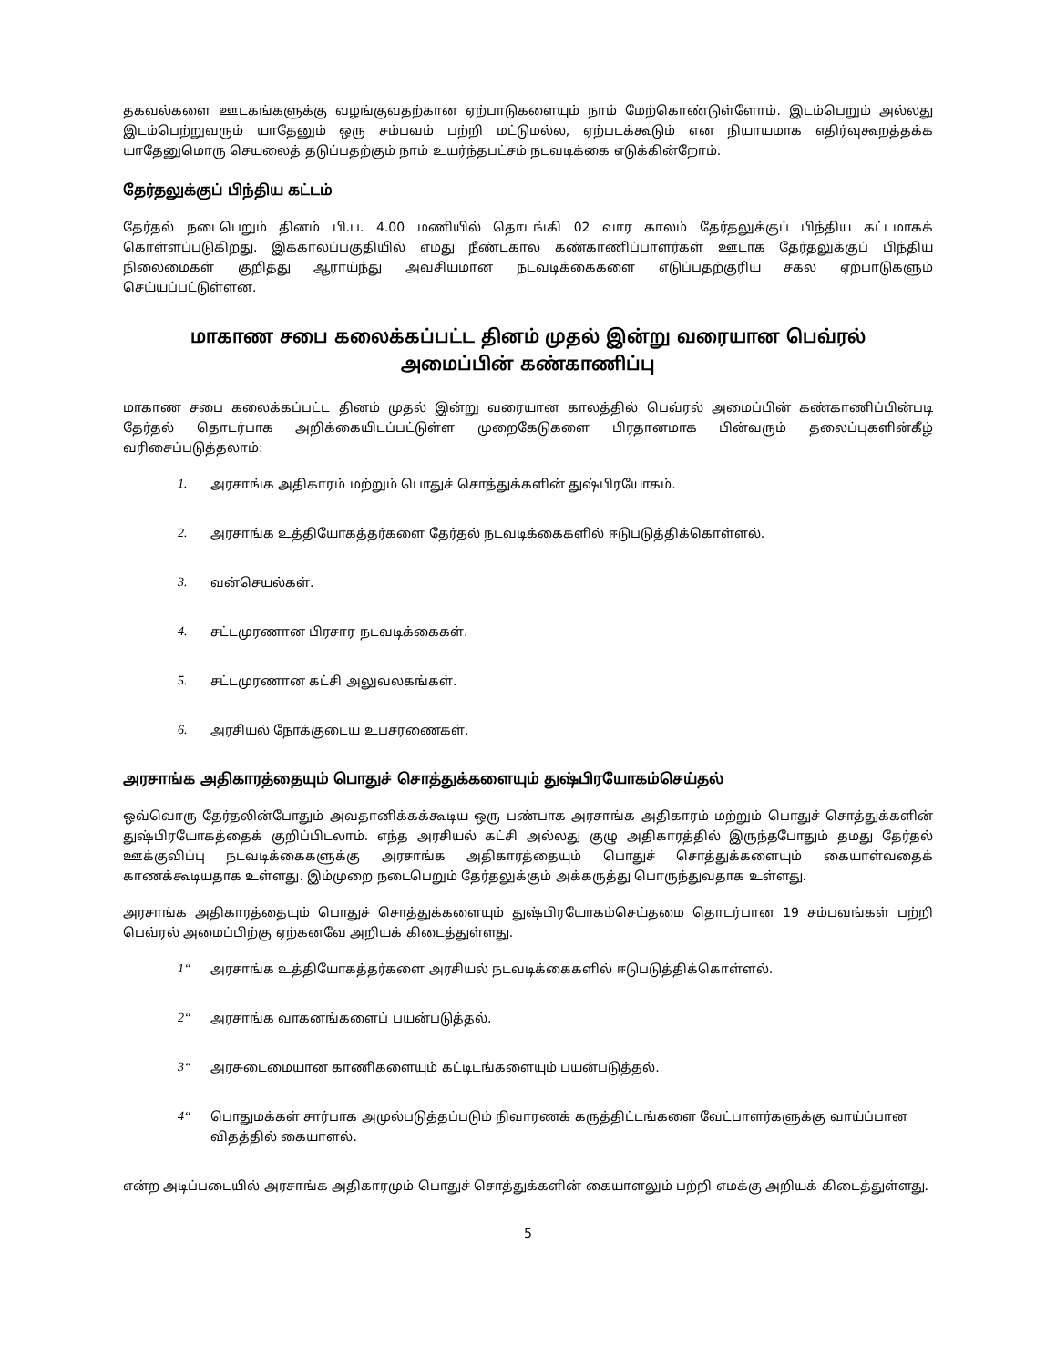தகவல்களை ஊடகங்களுக்கு வழங்குவதற்கான ஏற்பாடுகளையும் நாம் மேற்கொண்டுள்ளோம். இடம்பெறும் அல்லது இடம்பெற்றுவரும் யாதேனும் ஒரு சம்பவம் பற்றி மட்டுமல்ல, ஏற்படக்கூடும் என நியாயமாக எதிர்வுகூறத்தக்க யாதேனுமொரு செயலைத் தடுப்பதற்கும் நாம் உயர்ந்தபட்சம் நடவடிக்கை எடுக்கின்றோம்.
தேர்தலுக்குப் பிந்திய கட்டம்
தேர்தல் நடைபெறும் தினம் பி.ப. 4.00 மணியில் தொடங்கி 02 வார காலம் தேர்தலுக்குப் பிந்திய கட்டமாகக் கொள்ளப்படுகிறது. இக்காலப்பகுதியில் எமது நீண்டகால கண்காணிப்பாளர்கள் ஊடாக தேர்தலுக்குப் பிந்திய நிலைமைகள் குறித்து ஆராய்ந்து அவசியமான நடவடிக்கைகளை எடுப்பதற்குரிய சகல ஏற்பாடுகளும் செய்யப்பட்டுள்ளன.
மாகாண சபை கலைக்கப்பட்ட தினம் முதல் இன்று வரையான பெவ்ரல் அமைப்பின் கண்காணிப்பு
மாகாண சபை கலைக்கப்பட்ட தினம் முதல் இன்று வரையான காலத்தில் பெவ்ரல் அமைப்பின் கண்காணிப்பின்படி தேர்தல் தொடர்பாக அறிக்கையிடப்பட்டுள்ள முறைகேடுகளை பிரதானமாக பின்வரும் தலைப்புகளின்கீழ் வரிசைப்படுத்தலாம்:
1. அரசாங்க அதிகாரம் மற்றும் பொதுச் சொத்துக்களின் துஷ்பிரயோகம்.
2. அரசாங்க உத்தியோகத்தர்களை தேர்தல் நடவடிக்கைகளில் ஈடுபடுத்திக்கொள்ளல்.
3. வன்செயல்கள்.
4. சட்டமுரணான பிரசார நடவடிக்கைகள்.
5. சட்டமுரணான கட்சி அலுவலகங்கள்.
6. அரசியல் நோக்குடைய உபசரணைகள்.
அரசாங்க அதிகாரத்தையும் பொதுச் சொத்துக்களையும் துஷ்பிரயோகம்செய்தல்
ஒவ்வொரு தேர்தலின்போதும் அவதானிக்கக்கூடிய ஒரு பண்பாக அரசாங்க அதிகாரம் மற்றும் பொதுச் சொத்துக்களின் துஷ்பிரயோகத்தைக் குறிப்பிடலாம். எந்த அரசியல் கட்சி அல்லது குழு அதிகாரத்தில் இருந்தபோதும் தமது தேர்தல் ஊக்குவிப்பு நடவடிக்கைகளுக்கு அரசாங்க அதிகாரத்தையும் பொதுச் சொத்துக்களையும் கையாள்வதைக் காணக்கூடியதாக உள்ளது. இம்முறை நடைபெறும் தேர்தலுக்கும் அக்கருத்து பொருந்துவதாக உள்ளது.
அரசாங்க அதிகாரத்தையும் பொதுச் சொத்துக்களையும் துஷ்பிரயோகம்செய்தமை தொடர்பான 19 சம்பவங்கள் பற்றி பெவ்ரல் அமைப்பிற்கு ஏற்கனவே அறியக் கிடைத்துள்ளது.
1“அரசாங்க உத்தியோகத்தர்களை அரசியல் நடவடிக்கைகளில் ஈடுபடுத்திக்கொள்ளல்.
2“அரசாங்க வாகனங்களைப் பயன்படுத்தல்.
3“அரசுடைமையான காணிகளையும் கட்டிடங்களையும் பயன்படுத்தல்.
4“பொதுமக்கள் சார்பாக அமுல்படுத்தப்படும் நிவாரணக் கருத்திட்டங்களை வேட்பாளர்களுக்கு வாய்ப்பான விதத்தில் கையாளல்.
என்ற அடிப்படையில் அரசாங்க அதிகாரமும் பொதுச் சொத்துக்களின் கையாளலும் பற்றி எமக்கு அறியக் கிடைத்துள்ளது.
5